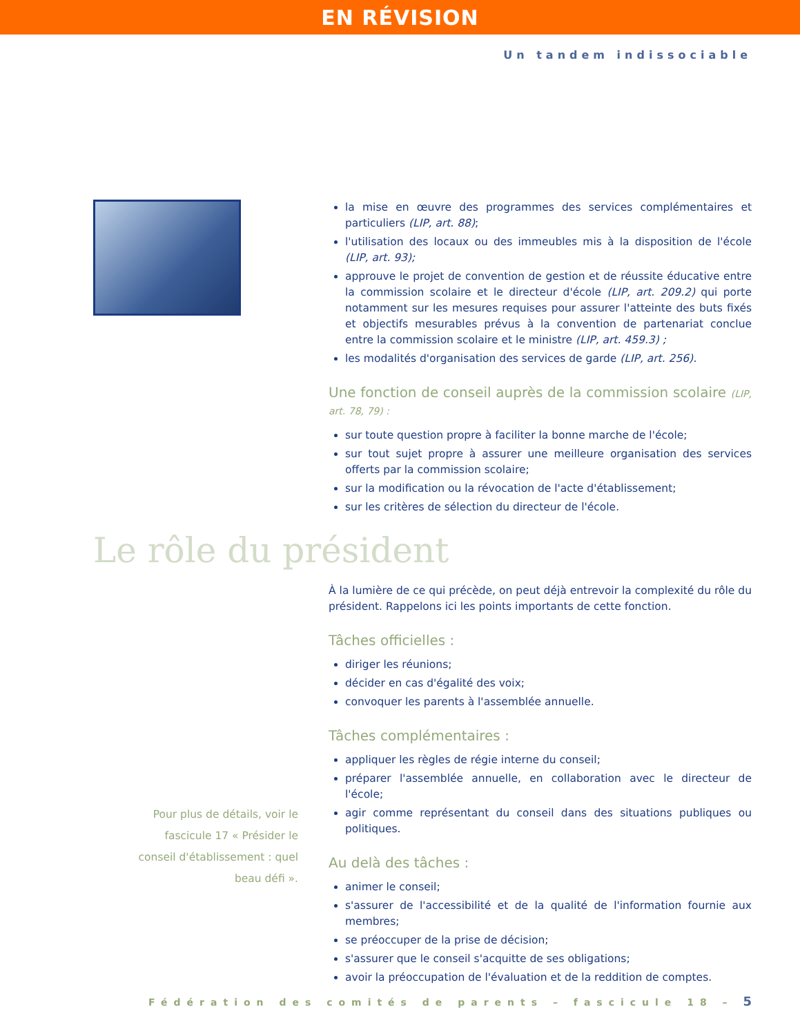EN RÉVISION
Un tandem indissociable
la mise en œuvre des programmes des services complémentaires et particuliers (LIP, art. 88);
l'utilisation des locaux ou des immeubles mis à la disposition de l'école (LIP, art. 93);
approuve le projet de convention de gestion et de réussite éducative entre la commission scolaire et le directeur d'école (LIP, art. 209.2) qui porte notamment sur les mesures requises pour assurer l'atteinte des buts fixés et objectifs mesurables prévus à la convention de partenariat conclue entre la commission scolaire et le ministre (LIP, art. 459.3) ;
les modalités d'organisation des services de garde (LIP, art. 256).
Une fonction de conseil auprès de la commission scolaire (LIP, art. 78, 79) :
sur toute question propre à faciliter la bonne marche de l'école;
sur tout sujet propre à assurer une meilleure organisation des services offerts par la commission scolaire;
sur la modification ou la révocation de l'acte d'établissement;
sur les critères de sélection du directeur de l'école.
Le rôle du président
Pour plus de détails, voir le fascicule 17 « Présider le conseil d'établissement : quel beau défi ».
À la lumière de ce qui précède, on peut déjà entrevoir la complexité du rôle du président. Rappelons ici les points importants de cette fonction.
Tâches officielles :
diriger les réunions;
décider en cas d'égalité des voix;
convoquer les parents à l'assemblée annuelle.
Tâches complémentaires :
appliquer les règles de régie interne du conseil;
préparer l'assemblée annuelle, en collaboration avec le directeur de l'école;
agir comme représentant du conseil dans des situations publiques ou politiques.
Au delà des tâches :
animer le conseil;
s'assurer de l'accessibilité et de la qualité de l'information fournie aux membres;
se préoccuper de la prise de décision;
s'assurer que le conseil s'acquitte de ses obligations;
avoir la préoccupation de l'évaluation et de la reddition de comptes.
Fédération des comités de parents – fascicule 18 – 5